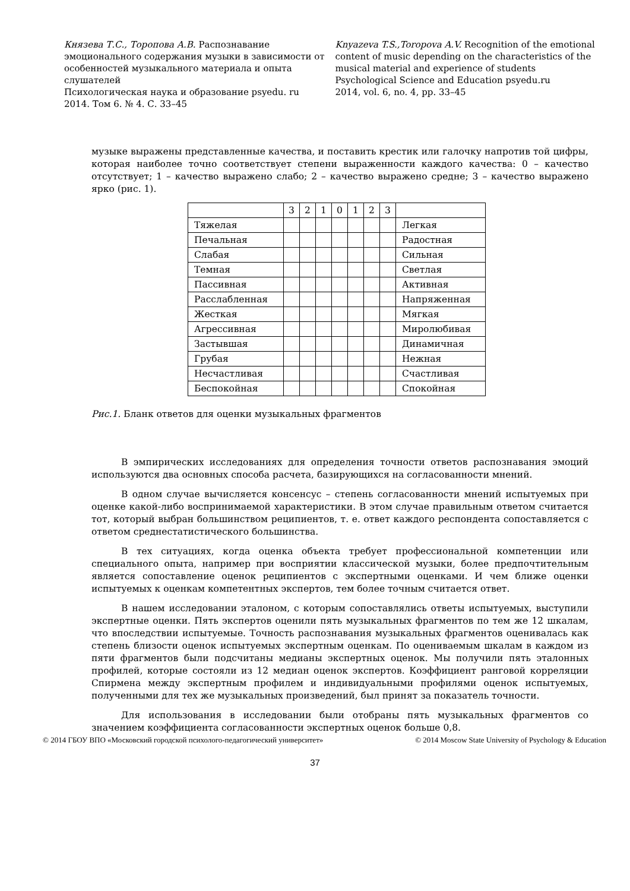Князева Т.С., Торопова А.В. Распознавание эмоционального содержания музыки в зависимости от особенностей музыкального материала и опыта слушателей
Психологическая наука и образование psyedu. ru
2014. Том 6. № 4. С. 33–45
Knyazeva T.S.,Toropova A.V. Recognition of the emotional content of music depending on the characteristics of the musical material and experience of students
Psychological Science and Education psyedu.ru
2014, vol. 6, no. 4, pp. 33–45
музыке выражены представленные качества, и поставить крестик или галочку напротив той цифры, которая наиболее точно соответствует степени выраженности каждого качества: 0 – качество отсутствует; 1 – качество выражено слабо; 2 – качество выражено средне; 3 – качество выражено ярко (рис. 1).
| | 3 | 2 | 1 | 0 | 1 | 2 | 3 | |
| Тяжелая | | | | | | | | Легкая |
| Печальная | | | | | | | | Радостная |
| Слабая | | | | | | | | Сильная |
| Темная | | | | | | | | Светлая |
| Пассивная | | | | | | | | Активная |
| Расслабленная | | | | | | | | Напряженная |
| Жесткая | | | | | | | | Мягкая |
| Агрессивная | | | | | | | | Миролюбивая |
| Застывшая | | | | | | | | Динамичная |
| Грубая | | | | | | | | Нежная |
| Несчастливая | | | | | | | | Счастливая |
| Беспокойная | | | | | | | | Спокойная |
Рис.1. Бланк ответов для оценки музыкальных фрагментов
В эмпирических исследованиях для определения точности ответов распознавания эмоций используются два основных способа расчета, базирующихся на согласованности мнений.
В одном случае вычисляется консенсус – степень согласованности мнений испытуемых при оценке какой-либо воспринимаемой характеристики. В этом случае правильным ответом считается тот, который выбран большинством реципиентов, т. е. ответ каждого респондента сопоставляется с ответом среднестатистического большинства.
В тех ситуациях, когда оценка объекта требует профессиональной компетенции или специального опыта, например при восприятии классической музыки, более предпочтительным является сопоставление оценок реципиентов с экспертными оценками. И чем ближе оценки испытуемых к оценкам компетентных экспертов, тем более точным считается ответ.
В нашем исследовании эталоном, с которым сопоставлялись ответы испытуемых, выступили экспертные оценки. Пять экспертов оценили пять музыкальных фрагментов по тем же 12 шкалам, что впоследствии испытуемые. Точность распознавания музыкальных фрагментов оценивалась как степень близости оценок испытуемых экспертным оценкам. По оцениваемым шкалам в каждом из пяти фрагментов были подсчитаны медианы экспертных оценок. Мы получили пять эталонных профилей, которые состояли из 12 медиан оценок экспертов. Коэффициент ранговой корреляции Спирмена между экспертным профилем и индивидуальными профилями оценок испытуемых, полученными для тех же музыкальных произведений, был принят за показатель точности.
Для использования в исследовании были отобраны пять музыкальных фрагментов со значением коэффициента согласованности экспертных оценок больше 0,8.
© 2014 ГБОУ ВПО «Московский городской психолого-педагогический университет»
© 2014 Moscow State University of Psychology & Education
37